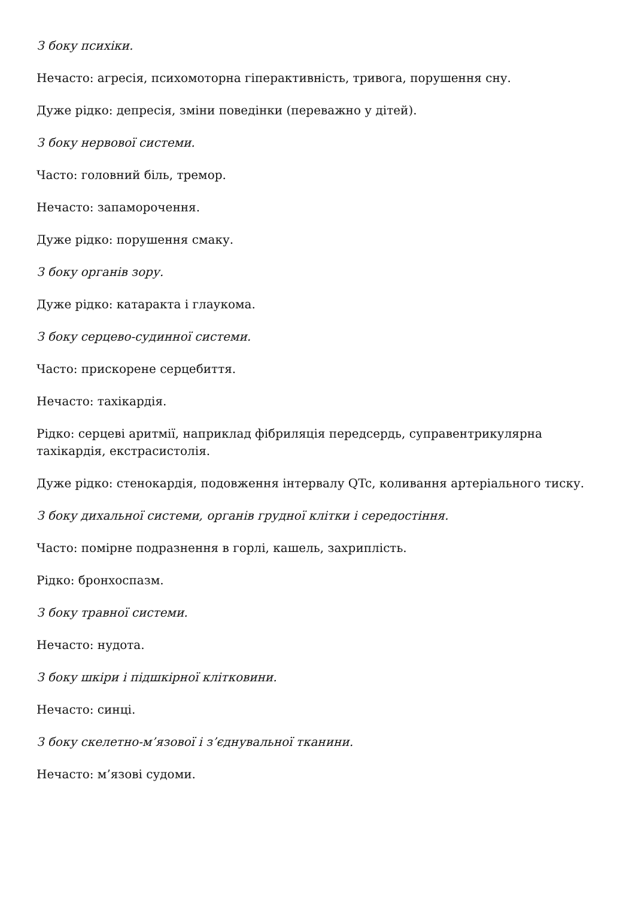З боку психіки.
Нечасто: агресія, психомоторна гіперактивність, тривога, порушення сну.
Дуже рідко: депресія, зміни поведінки (переважно у дітей).
З боку нервової системи.
Часто: головний біль, тремор.
Нечасто: запаморочення.
Дуже рідко: порушення смаку.
З боку органів зору.
Дуже рідко: катаракта і глаукома.
З боку серцево-судинної системи.
Часто: прискорене серцебиття.
Нечасто: тахікардія.
Рідко: серцеві аритмії, наприклад фібриляція передсердь, суправентрикулярна тахікардія, екстрасистолія.
Дуже рідко: стенокардія, подовження інтервалу QTc, коливання артеріального тиску.
З боку дихальної системи, органів грудної клітки і середостіння.
Часто: помірне подразнення в горлі, кашель, захриплість.
Рідко: бронхоспазм.
З боку травної системи.
Нечасто: нудота.
З боку шкіри і підшкірної клітковини.
Нечасто: синці.
З боку скелетно-м’язової і з’єднувальної тканини.
Нечасто: м’язові судоми.